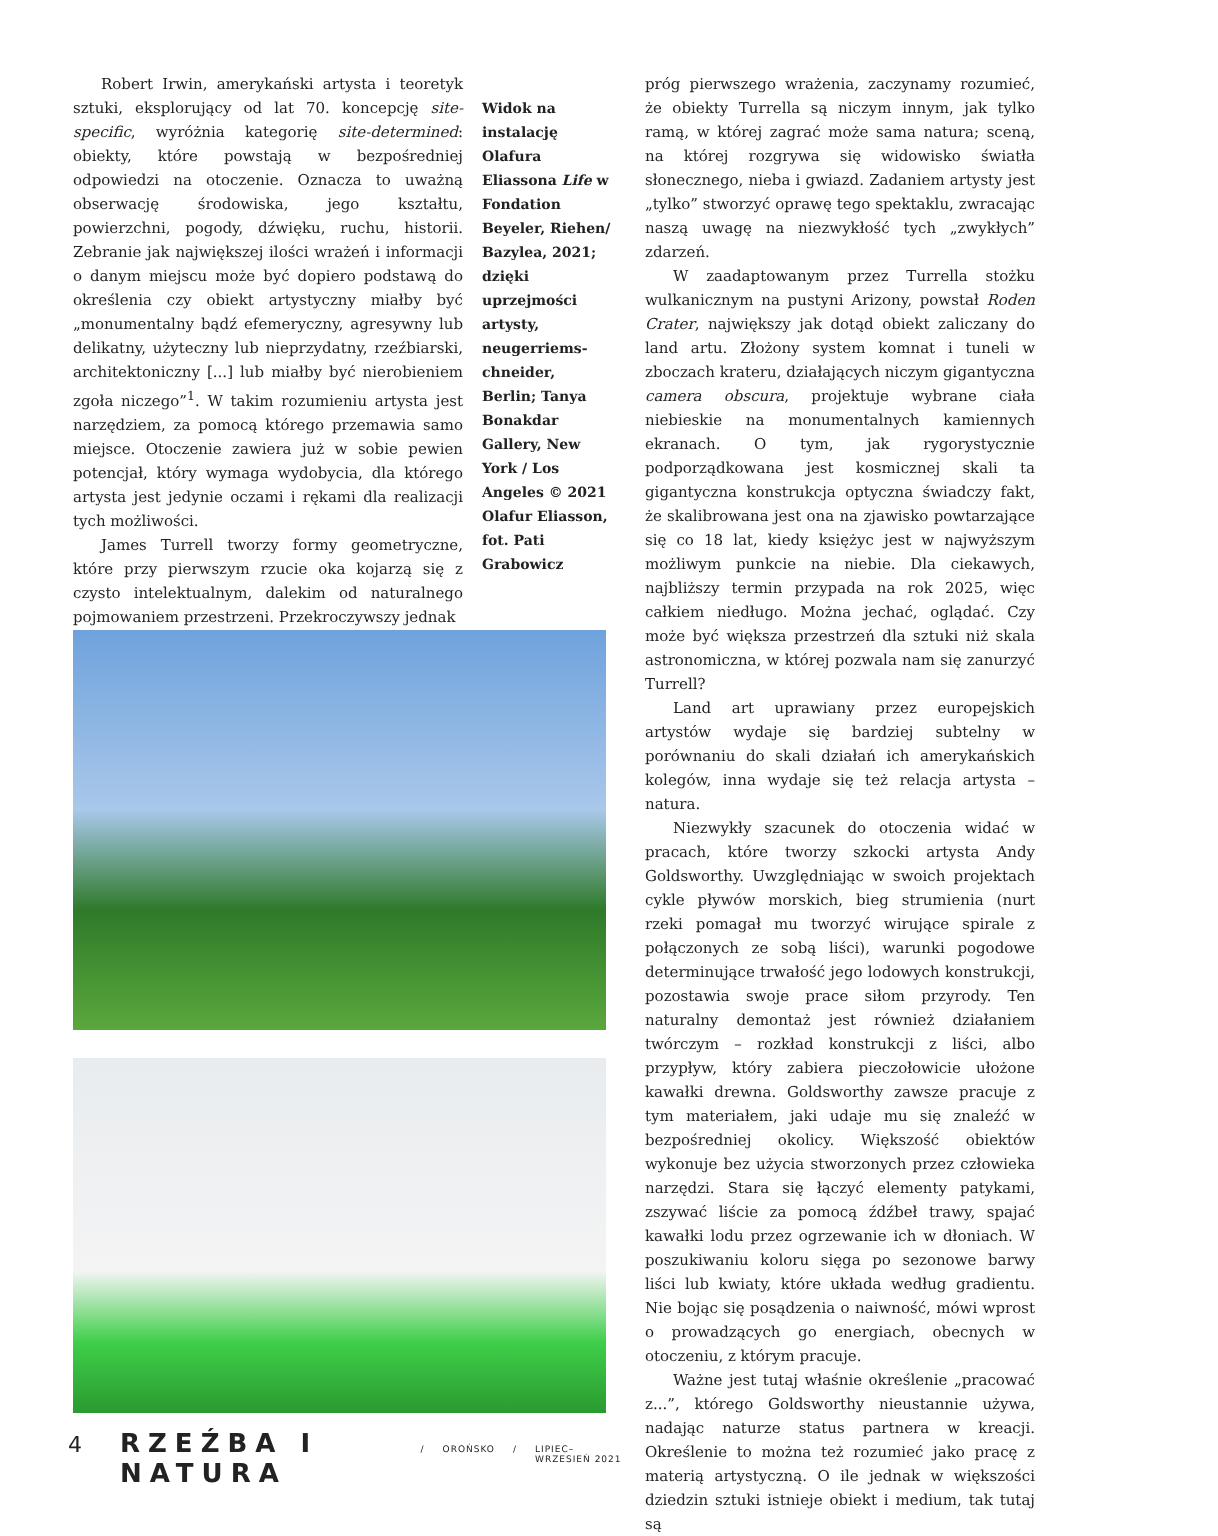Robert Irwin, amerykański artysta i teoretyk sztuki, eksplorujący od lat 70. koncepcję site-specific, wyróżnia kategorię site-determined: obiekty, które powstają w bezpośredniej odpowiedzi na otoczenie. Oznacza to uważną obserwację środowiska, jego kształtu, powierzchni, pogody, dźwięku, ruchu, historii. Zebranie jak największej ilości wrażeń i informacji o danym miejscu może być dopiero podstawą do określenia czy obiekt artystyczny miałby być „monumentalny bądź efemeryczny, agresywny lub delikatny, użyteczny lub nieprzydatny, rzeźbiarski, architektoniczny [...] lub miałby być nierobieniem zgoła niczego”<sup>1</sup>. W takim rozumieniu artysta jest narzędziem, za pomocą którego przemawia samo miejsce. Otoczenie zawiera już w sobie pewien potencjał, który wymaga wydobycia, dla którego artysta jest jedynie oczami i rękami dla realizacji tych możliwości.
James Turrell tworzy formy geometryczne, które przy pierwszym rzucie oka kojarzą się z czysto intelektualnym, dalekim od naturalnego pojmowaniem przestrzeni. Przekroczywszy jednak
Widok na instalację Olafura Eliassona Life w Fondation Beyeler, Riehen/ Bazylea, 2021; dzięki uprzejmości artysty, neugerriems­chneider, Berlin; Tanya Bonakdar Gallery, New York / Los Angeles © 2021 Olafur Eliasson, fot. Pati Grabowicz
próg pierwszego wrażenia, zaczynamy rozumieć, że obiekty Turrella są niczym innym, jak tylko ramą, w której zagrać może sama natura; sceną, na której rozgrywa się widowisko światła słonecznego, nieba i gwiazd. Zadaniem artysty jest „tylko” stworzyć oprawę tego spektaklu, zwracając naszą uwagę na niezwykłość tych „zwykłych” zdarzeń.
W zaadaptowanym przez Turrella stożku wulkanicznym na pustyni Arizony, powstał Roden Crater, największy jak dotąd obiekt zaliczany do land artu. Złożony system komnat i tuneli w zboczach krateru, działających niczym gigantyczna camera obscura, projektuje wybrane ciała niebieskie na monumentalnych kamiennych ekranach. O tym, jak rygorystycznie podporządkowana jest kosmicznej skali ta gigantyczna konstrukcja optyczna świadczy fakt, że skalibrowana jest ona na zjawisko powtarzające się co 18 lat, kiedy księżyc jest w najwyższym możliwym punkcie na niebie. Dla ciekawych, najbliższy termin przypada na rok 2025, więc całkiem niedługo. Można jechać, oglądać. Czy może być większa przestrzeń dla sztuki niż skala astronomiczna, w której pozwala nam się zanurzyć Turrell?
Land art uprawiany przez europejskich artystów wydaje się bardziej subtelny w porównaniu do skali działań ich amerykańskich kolegów, inna wydaje się też relacja artysta – natura.
Niezwykły szacunek do otoczenia widać w pracach, które tworzy szkocki artysta Andy Goldsworthy. Uwzględniając w swoich projektach cykle pływów morskich, bieg strumienia (nurt rzeki pomagał mu tworzyć wirujące spirale z połączonych ze sobą liści), warunki pogodowe determinujące trwałość jego lodowych konstrukcji, pozostawia swoje prace siłom przyrody. Ten naturalny demontaż jest również działaniem twórczym – rozkład konstrukcji z liści, albo przypływ, który zabiera pieczołowicie ułożone kawałki drewna. Goldsworthy zawsze pracuje z tym materiałem, jaki udaje mu się znaleźć w bezpośredniej okolicy. Większość obiektów wykonuje bez użycia stworzonych przez człowieka narzędzi. Stara się łączyć elementy patykami, zszywać liście za pomocą źdźbeł trawy, spajać kawałki lodu przez ogrzewanie ich w dłoniach. W poszukiwaniu koloru sięga po sezonowe barwy liści lub kwiaty, które układa według gradientu. Nie bojąc się posądzenia o naiwność, mówi wprost o prowadzących go energiach, obecnych w otoczeniu, z którym pracuje.
Ważne jest tutaj właśnie określenie „pracować z...”, którego Goldsworthy nieustannie używa, nadając naturze status partnera w kreacji. Określenie to można też rozumieć jako pracę z materią artystyczną. O ile jednak w większości dziedzin sztuki istnieje obiekt i medium, tak tutaj są
4 RZEŹBA I NATURA / OROŃSKO / LIPIEC–WRZESIEŃ 2021